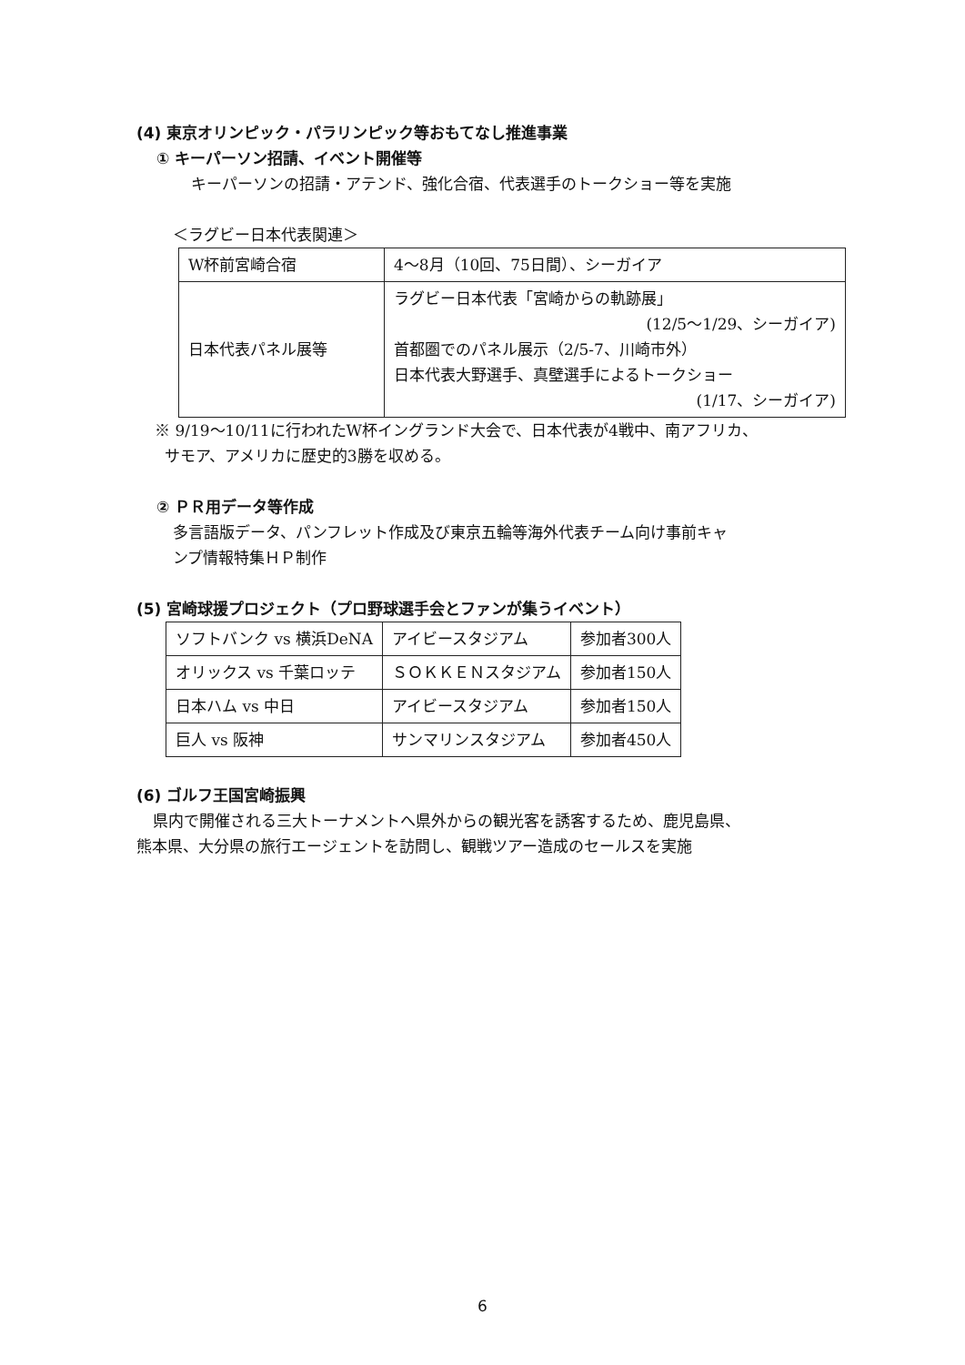(4) 東京オリンピック・パラリンピック等おもてなし推進事業
① キーパーソン招請、イベント開催等
キーパーソンの招請・アテンド、強化合宿、代表選手のトークショー等を実施
＜ラグビー日本代表関連＞
| W杯前宮崎合宿 | 4～8月（10回、75日間）、シーガイア |
| 日本代表パネル展等 | ラグビー日本代表「宮崎からの軌跡展」 (12/5～1/29、シーガイア) 首都圏でのパネル展示（2/5-7、川崎市外） 日本代表大野選手、真壁選手によるトークショー (1/17、シーガイア) |
※ 9/19～10/11に行われたW杯イングランド大会で、日本代表が4戦中、南アフリカ、
サモア、アメリカに歴史的3勝を収める。
② ＰＲ用データ等作成
多言語版データ、パンフレット作成及び東京五輪等海外代表チーム向け事前キャ
ンプ情報特集ＨＰ制作
(5) 宮崎球援プロジェクト（プロ野球選手会とファンが集うイベント）
| ソフトバンク vs 横浜DeNA | アイビースタジアム | 参加者300人 |
| オリックス vs 千葉ロッテ | ＳＯＫＫＥＮスタジアム | 参加者150人 |
| 日本ハム vs 中日 | アイビースタジアム | 参加者150人 |
| 巨人 vs 阪神 | サンマリンスタジアム | 参加者450人 |
(6) ゴルフ王国宮崎振興
県内で開催される三大トーナメントへ県外からの観光客を誘客するため、鹿児島県、
熊本県、大分県の旅行エージェントを訪問し、観戦ツアー造成のセールスを実施
6